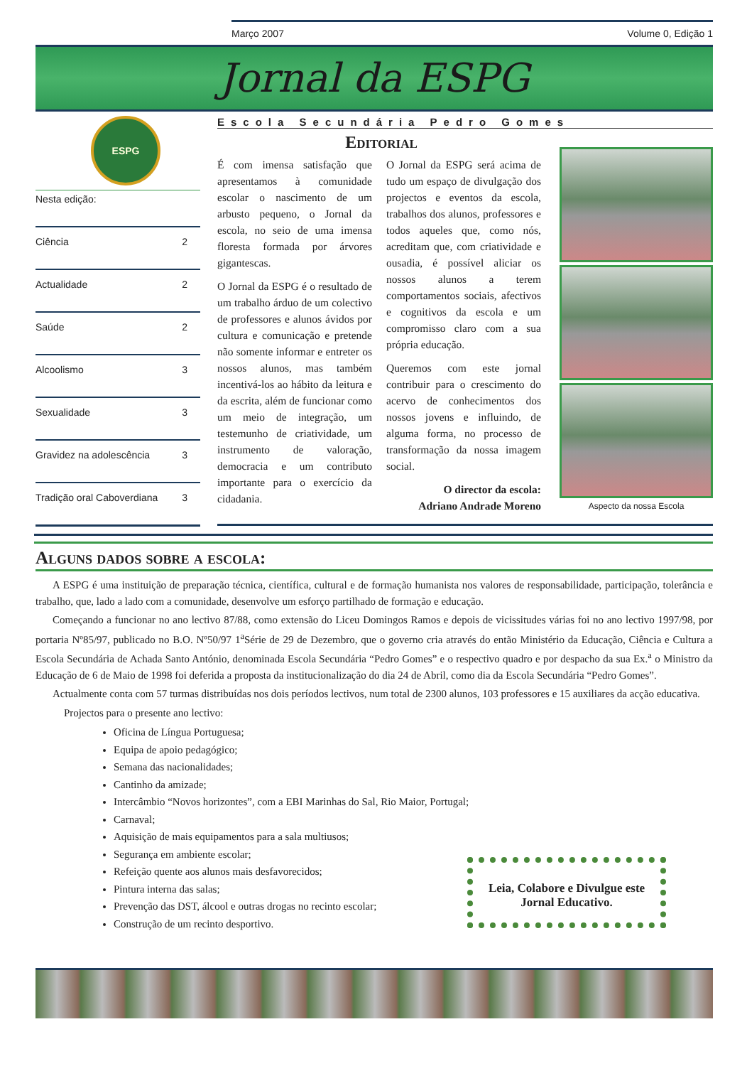Março 2007 Volume 0, Edição 1
Jornal da ESPG
ESPG
Nesta edição:
Ciência 2
Actualidade 2
Saúde 2
Alcoolismo 3
Sexualidade 3
Gravidez na adolescência 3
Tradição oral Caboverdiana 3
Escola Secundária Pedro Gomes
Editorial
É com imensa satisfação que apresentamos à comunidade escolar o nascimento de um arbusto pequeno, o Jornal da escola, no seio de uma imensa floresta formada por árvores gigantescas.
O Jornal da ESPG é o resultado de um trabalho árduo de um colectivo de professores e alunos ávidos por cultura e comunicação e pretende não somente informar e entreter os nossos alunos, mas também incentivá-los ao hábito da leitura e da escrita, além de funcionar como um meio de integração, um testemunho de criatividade, um instrumento de valoração, democracia e um contributo importante para o exercício da cidadania.
O Jornal da ESPG será acima de tudo um espaço de divulgação dos projectos e eventos da escola, trabalhos dos alunos, professores e todos aqueles que, como nós, acreditam que, com criatividade e ousadia, é possível aliciar os nossos alunos a terem comportamentos sociais, afectivos e cognitivos da escola e um compromisso claro com a sua própria educação.
Queremos com este jornal contribuir para o crescimento do acervo de conhecimentos dos nossos jovens e influindo, de alguma forma, no processo de transformação da nossa imagem social.
O director da escola:
Adriano Andrade Moreno
Aspecto da nossa Escola
Alguns dados sobre a escola:
A ESPG é uma instituição de preparação técnica, científica, cultural e de formação humanista nos valores de responsabilidade, participação, tolerância e trabalho, que, lado a lado com a comunidade, desenvolve um esforço partilhado de formação e educação.
Começando a funcionar no ano lectivo 87/88, como extensão do Liceu Domingos Ramos e depois de vicissitudes várias foi no ano lectivo 1997/98, por portaria Nº85/97, publicado no B.O. Nº50/97 1<sup>a</sup>Série de 29 de Dezembro, que o governo cria através do então Ministério da Educação, Ciência e Cultura a Escola Secundária de Achada Santo António, denominada Escola Secundária “Pedro Gomes” e o respectivo quadro e por despacho da sua Ex.<sup>a</sup> o Ministro da Educação de 6 de Maio de 1998 foi deferida a proposta da institucionalização do dia 24 de Abril, como dia da Escola Secundária “Pedro Gomes”.
Actualmente conta com 57 turmas distribuídas nos dois períodos lectivos, num total de 2300 alunos, 103 professores e 15 auxiliares da acção educativa.
Projectos para o presente ano lectivo:
Oficina de Língua Portuguesa;
Equipa de apoio pedagógico;
Semana das nacionalidades;
Cantinho da amizade;
Intercâmbio “Novos horizontes”, com a EBI Marinhas do Sal, Rio Maior, Portugal;
Carnaval;
Aquisição de mais equipamentos para a sala multiusos;
Segurança em ambiente escolar;
Refeição quente aos alunos mais desfavorecidos;
Pintura interna das salas;
Prevenção das DST, álcool e outras drogas no recinto escolar;
Construção de um recinto desportivo.
Leia, Colabore e Divulgue este Jornal Educativo.